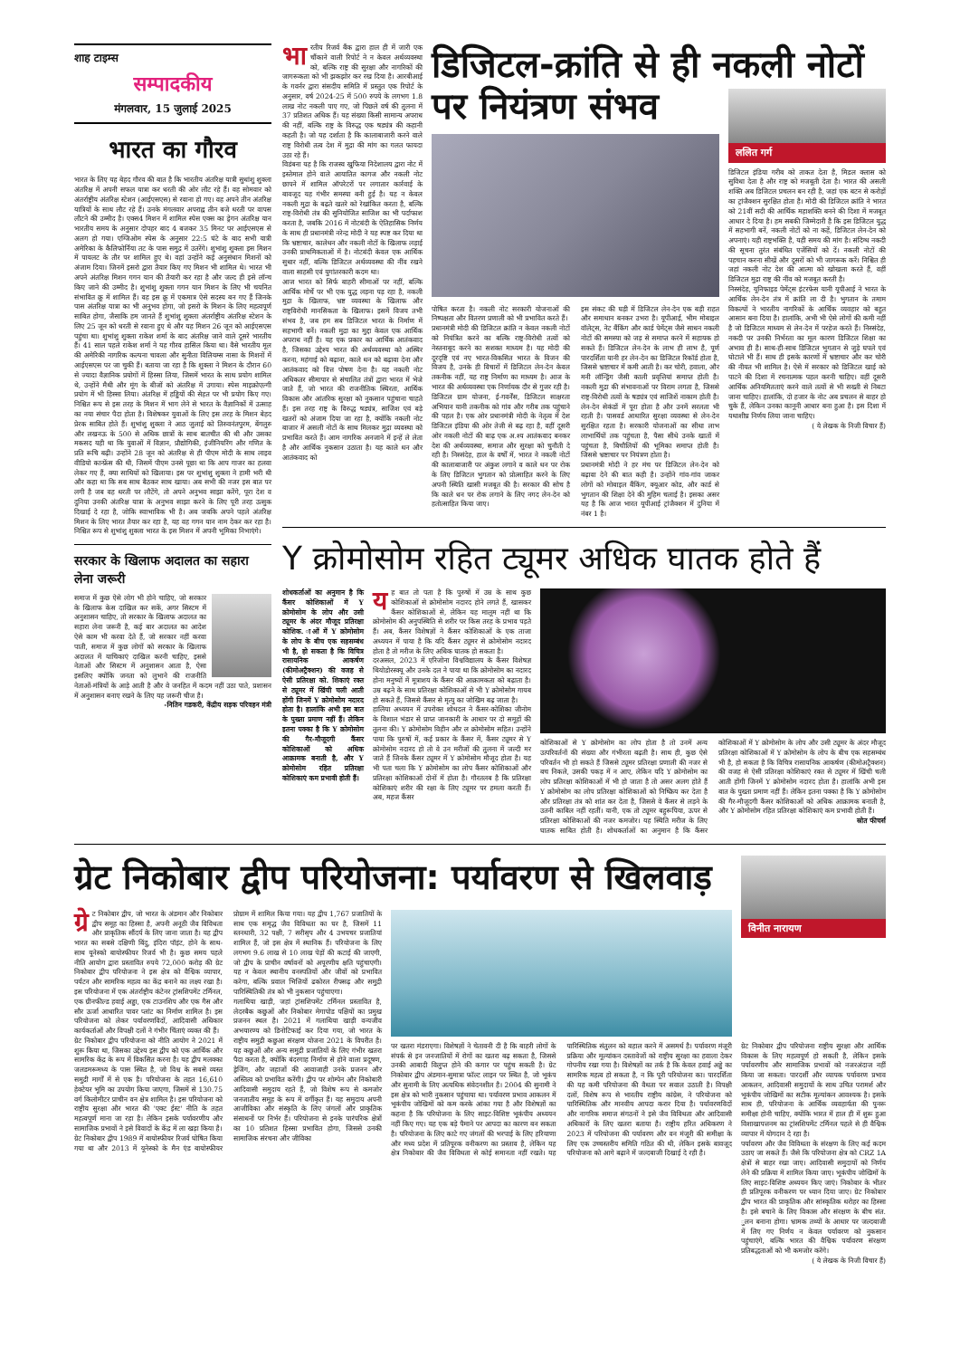शाह टाइम्स
सम्पादकीय
मंगलवार, 15 जुलाई 2025
भारत का गौरव
भारत के लिए यह बेहद गौरव की बात है कि भारतीय अंतरिक्ष यात्री सुधांशु शुक्ला अंतरिक्ष में अपनी सफल यात्रा कर धरती की ओर लौट रहे हैं। वह सोमवार को अंतर्राष्ट्रीय अंतरिक्ष स्टेशन (आईएसएस) से रवाना हो गए। वह अपने तीन अंतरिक्ष यात्रियों के साथ लौट रहे हैं। उनके मंगलवार अपराह्न तीन बजे धरती पर वापस लौटने की उम्मीद है। एक्स4 मिशन में शामिल स्पेस एक्स का ड्रेगन अंतरिक्ष यान भारतीय समय के अनुसार दोपहर बाद 4 बजकर 35 मिनट पर आईएसएस से अलग हो गया। एग्जिओम स्पेस के अनुसार 22:5 घंटे के बाद सभी यात्री अमेरिका के कैलिफोर्निया तट के पास समुद्र में उतरेंगे। शुभांशु शुक्ला इस मिशन में पायलट के तौर पर शामिल हुए थे। वहां उन्होंने कई अनुसंधान मिशनों को अंजाम दिया। जिनमें इसरो द्वारा तैयार किए गए मिशन भी शामिल थे। भारत भी अपने अंतरिक्ष मिशन गगन यान की तैयारी कर रहा है और जल्द ही इसे लॉन्च किए जाने की उम्मीद है। शुभांशु शुक्ला गगन यान मिशन के लिए भी चयनित संभावित क्रू में शामिल हैं। वह इस क्रू में एकमात्र ऐसे सदस्य बन गए हैं जिनके पास अंतरिक्ष यात्रा का भी अनुभव होगा, जो इसरो के मिशन के लिए महत्वपूर्ण साबित होगा, जैसाकि हम जानते हैं शुभांशु शुक्ला अंतर्राष्ट्रीय अंतरिक्ष स्टेशन के लिए 25 जून को धरती से रवाना हुए थे और यह मिशन 26 जून को आईएसएस पहुंचा था। शुभांशु शुक्ला राकेश शर्मा के बाद अंतरिक्ष जाने वाले दूसरे भारतीय हैं। 41 साल पहले राकेश शर्मा ने यह गौरव हासिल किया था। वैसे भारतीय मूल की अमेरिकी नागरिक कल्पना चावला और सुनीता विलियम्स नासा के मिशनों में आईएसएस पर जा चुकी हैं। बताया जा रहा है कि शुक्ला ने मिशन के दौरान 60 से ज्यादा वैज्ञानिक प्रयोगों में हिस्सा लिया, जिसमें भारत के साथ प्रयोग शामिल थे, उन्होंने मैथी और मूंग के बीजों को अंतरिक्ष में उगाया। स्पेस माइक्रोएल्गी प्रयोग में भी हिस्सा लिया। अंतरिक्ष में हड्डियों की सेहत पर भी प्रयोग किए गए। निश्चित रूप से इस तरह के मिशन में भाग लेने से भारत के वैज्ञानिकों में उत्साह का नया संचार पैदा होता है। विशेषकर युवाओं के लिए इस तरह के मिशन बेहद प्रेरक साबित होते हैं। शुभांशु शुक्ला ने आठ जुलाई को तिरुवनंतपुरम, बेंगलुरु और लखनऊ के 500 से अधिक छात्रों के साथ बातचीत की थी और उसका मकसद यही था कि युवाओं में विज्ञान, प्रौद्योगिकी, इंजीनियरिंग और गणित के प्रति रूचि बढ़ी। उन्होंने 28 जून को अंतरिक्ष से ही पीएम मोदी के साथ लाइव वीडियो कान्फ्रेंस की थी, जिसमें पीएम उनसे पूछा था कि आप गाजर का हलवा लेकर गए हैं, क्या साथियों को खिलाया। इस पर शुभांशु शुक्ला ने हामी भरी थी और कहा था कि सब साथ बैठकर साथ खाया। अब सभी की नजर इस बात पर लगी है जब वह धरती पर लौटेंगे, तो अपने अनुभव साझा करेंगे, पूरा देश व दुनिया उनकी अंतरिक्ष यात्रा के अनुभव साझा करने के लिए पूरी तरह उत्सुक दिखाई दे रहा है, जोकि स्वाभाविक भी है। अब जबकि अपने पहले अंतरिक्ष मिशन के लिए भारत तैयार कर रहा है, यह वह गगन यान नाम देकर कर रहा है। निश्चित रूप से शुभांशु शुक्ला भारत के इस मिशन में अपनी भूमिका निभाएंगे।
सरकार के खिलाफ अदालत का सहारा लेना जरूरी
समाज में कुछ ऐसे लोग भी होने चाहिए, जो सरकार के खिलाफ केस दाखिल कर सकें, अगर सिस्टम में अनुशासन चाहिए, तो सरकार के खिलाफ अदालत का सहारा लेना जरूरी है, कई बार अदालत का आदेश ऐसे काम भी करवा देते हैं, जो सरकार नहीं करवा पाती, समाज में कुछ लोगों को सरकार के खिलाफ अदालत में याचिकाएं दाखिल करनी चाहिए, इससे नेताओं और सिस्टम में अनुशासन आता है, ऐसा इसलिए क्योंकि जनता को लुभाने की राजनीति नेताओं-मंत्रियों के आड़े आती है और वे जनहित में कदम नहीं उठा पाते, प्रशासन में अनुशासन बनाए रखने के लिए यह जरूरी चीज है।
-नितिन गडकरी, केंद्रीय सड़क परिवहन मंत्री
भा रतीय रिजर्व बैंक द्वारा हाल ही में जारी एक चौंकाने वाली रिपोर्ट ने न केवल अर्थव्यवस्था को, बल्कि राष्ट्र की सुरक्षा और नागरिकों की जागरूकता को भी झकझोर कर रख दिया है। आरबीआई के गवर्नर द्वारा संसदीय समिति में प्रस्तुत एक रिपोर्ट के अनुसार, वर्ष 2024-25 में 500 रुपये के लगभग 1.8 लाख नोट नकली पाए गए, जो पिछले वर्ष की तुलना में 37 प्रतिशत अधिक हैं। यह संख्या किसी सामान्य अपराध की नहीं, बल्कि राष्ट्र के विरुद्ध एक षड्यंत्र की कहानी कहती है। जो यह दर्शाता है कि कालाबाजारी करने वाले राष्ट्र विरोधी तत्व देश में मुद्रा की मांग का गलत फायदा उठा रहे हैं।
विडंबना यह है कि राजस्व खुफिया निदेशालय द्वारा नोट में इस्तेमाल होने वाले आयातित कागज और नकली नोट छापने में शामिल ऑपरेटरों पर लगातार कार्रवाई के बावजूद यह गंभीर समस्या बनी हुई है। यह न केवल नकली मुद्रा के बढ़ते खतरे को रेखांकित करता है, बल्कि राष्ट्र-विरोधी तंत्र की सुनियोजित साजिश का भी पर्दाफाश करता है, जबकि 2016 में नोटबंदी के ऐतिहासिक निर्णय के साथ ही प्रधानमंत्री नरेन्द्र मोदी ने यह स्पष्ट कर दिया था कि भ्रष्टाचार, कालेधन और नकली नोटों के खिलाफ लड़ाई उनकी प्राथमिकताओं में है। नोटबंदी केवल एक आर्थिक सुधार नहीं, बल्कि डिजिटल अर्थव्यवस्था की नींव रखने वाला साहसी एवं युगांतरकारी कदम था।
आज भारत को सिर्फ बाहरी सीमाओं पर नहीं, बल्कि आर्थिक मोर्चे पर भी एक युद्ध लड़ना पड़ रहा है, नकली मुद्रा के खिलाफ, भ्रष्ट व्यवस्था के खिलाफ और राष्ट्रविरोधी मानसिकता के खिलाफ। इसमें विजय तभी संभव है, जब हम सब डिजिटल भारत के निर्माण में सहभागी बनें। नकली मुद्रा का मुद्दा केवल एक आर्थिक अपराध नहीं है। यह एक प्रकार का आर्थिक आतंकवाद है, जिसका उद्देश्य भारत की अर्थव्यवस्था को अस्थिर करना, महंगाई को बढ़ाना, काले धन को बढ़ावा देना और आतंकवाद को वित्त पोषण देना है। यह नकली नोट अधिकतर सीमापार से संचालित तंत्रों द्वारा भारत में भेजे जाते हैं, जो भारत की राजनीतिक स्थिरता, आर्थिक विकास और आंतरिक सुरक्षा को नुकसान पहुंचाना चाहते हैं। इस तरह राष्ट्र के विरुद्ध षड्यंत्र, साजिश एवं बड़े खतरों को अंजाम दिया जा रहा है, क्योंकि नकली नोट बाजार में असली नोटों के साथ मिलकर मुद्रा व्यवस्था को प्रभावित करते हैं। आम नागरिक अनजाने में इन्हें ले लेता है और आर्थिक नुकसान उठाता है। यह काले धन और आतंकवाद को
डिजिटल-क्रांति से ही नकली नोटों पर नियंत्रण संभव
ललित गर्ग
डिजिटल इंडिया गरीब को ताकत देता है, मिडल क्लास को सुविधा देता है और राष्ट्र को मजबूती देता है। भारत की असली शक्ति अब डिजिटल प्रचलन बन रही है, जहां एक बटन से करोड़ों का ट्रांजैक्शन सुरक्षित होता है। मोदी की डिजिटल क्रांति ने भारत को 21वीं सदी की आर्थिक महाशक्ति बनने की दिशा में मजबूत आधार दे दिया है। हम सबकी जिम्मेदारी है कि इस डिजिटल युद्ध में सहभागी बनें, नकली नोटों को ना कहें, डिजिटल लेन-देन को अपनाएं। यही राष्ट्रभक्ति है, यही समय की मांग है। संदिग्ध नकदी की सूचना तुरंत संबंधित एजेंसियों को दें। नकली नोटों की पहचान करना सीखें और दूसरों को भी जागरूक करें। निश्चित ही जहां नकली नोट देश की आत्मा को खोखला करते हैं, वहीं डिजिटल मुद्रा राष्ट्र की नींव को मजबूत करती है।
निस्संदेह, यूनिफाइड पेमेंट्स इंटरफेस यानी यूपीआई ने भारत के आर्थिक लेन-देन तंत्र में क्रांति ला दी है। भुगतान के तमाम विकल्पों ने भारतीय नागरिकों के आर्थिक व्यवहार को बहुत आसान बना दिया है। हालांकि, अभी भी ऐसे लोगों की कमी नहीं है जो डिजिटल माध्यम से लेन-देन में परहेज करते हैं। निस्संदेह, नकदी पर उनकी निर्भरता का मूल कारण डिजिटल शिक्षा का अभाव ही है। साथ-ही-साथ डिजिटल भुगतान से जुड़े घपले एवं घोटाले भी हैं। साथ ही इसके कारणों में भ्रष्टाचार और कर चोरी की नीयत भी शामिल है। ऐसे में सरकार को डिजिटल खाई को पाटने की दिशा में रचनात्मक पहल करनी चाहिए। वहीं दूसरी आर्थिक अनियमितताएं करने वाले तत्वों से भी सख्ती से निबटा जाना चाहिए। हालांकि, दो हजार के नोट अब प्रचलन से बाहर हो चुके हैं, लेकिन उनका कानूनी आधार बना हुआ है। इस दिशा में यथाशीघ्र निर्णय लिया जाना चाहिए।
( ये लेखक के निजी विचार हैं)
पोषित करता है। नकली नोट सरकारी योजनाओं की निष्पक्षता और वितरण प्रणाली को भी प्रभावित करते हैं।
प्रधानमंत्री मोदी की डिजिटल क्रांति न केवल नकली नोटों को नियंत्रित करने का बल्कि राष्ट्र-विरोधी तत्वों को नेस्तनाबूद करने का सशक्त माध्यम है। यह मोदी की दूरदृष्टि एवं नए भारत-विकसित भारत के विजन की विजय है, उनके ही विचारों में डिजिटल लेन-देन केवल तकनीक नहीं, यह राष्ट्र निर्माण का माध्यम है। आज के भारत की अर्थव्यवस्था एक निर्णायक दौर से गुजर रही है। डिजिटल ग्राम योजना, ई-गवर्नेंस, डिजिटल साक्षरता अभियान यानी तकनीक को गांव और गरीब तक पहुंचाने की पहल है। एक ओर प्रधानमंत्री मोदी के नेतृत्व में देश डिजिटल इंडिया की ओर तेजी से बढ़ रहा है, वहीं दूसरी ओर नकली नोटों की बाढ़ एक अ.श्य आतंकवाद बनकर देश की अर्थव्यवस्था, समाज और सुरक्षा को चुनौती दे रही है। निस्संदेह, हाल के वर्षों में, भारत ने नकली नोटों की कालाबाजारी पर अंकुश लगाने व काले धन पर रोक के लिए डिजिटल भुगतान को प्रोत्साहित करने के लिए अपनी स्थिति खासी मजबूत की है। सरकार की सोच है कि काले धन पर रोक लगाने के लिए नगद लेन-देन को हतोत्साहित किया जाए।
इस संकट की घड़ी में डिजिटल लेन-देन एक बड़ी राहत और समाधान बनकर उभरा है। यूपीआई, भीम मोबाइल वॉलेट्स, नेट बैंकिंग और कार्ड पेमेंट्स जैसे साधन नकली नोटों की समस्या को जड़ से समाप्त करने में सहायक हो सकते हैं। डिजिटल लेन-देन के लाभ ही लाभ है, पूर्ण पारदर्शिता यानी हर लेन-देन का डिजिटल रिकॉर्ड होता है, जिससे भ्रष्टाचार में कमी आती है। कर चोरी, हवाला, और मनी लॉन्ड्रिंग जैसी काली प्रवृत्तियां समाप्त होती है। नकली मुद्रा की संभावनाओं पर विराम लगता है, जिससे राष्ट्र-विरोधी तत्वों के षड्यंत्र एवं साजिशें नाकाम होती है। लेन-देन सेकंडों में पूरा होता है और उनमें सरलता भी रहती है। पासवर्ड आधारित सुरक्षा व्यवस्था से लेन-देन सुरक्षित रहता है। सरकारी योजनाओं का सीधा लाभ लाभार्थियों तक पहुंचता है, पैसा सीधे उनके खातों में पहुंचता है, बिचौलियों की भूमिका समाप्त होती है। जिससे भ्रष्टाचार पर नियंत्रण होता है।
प्रधानमंत्री मोदी ने हर मंच पर डिजिटल लेन-देन को बढ़ावा देने की बात कही है। उन्होंने गांव-गांव जाकर लोगों को मोबाइल बैंकिंग, क्यूआर कोड, और कार्ड से भुगतान की शिक्षा देने की मुहिम चलाई है। इसका असर यह है कि आज भारत यूपीआई ट्रांजैक्शन में दुनिया में नंबर 1 है।
Y क्रोमोसोम रहित ट्यूमर अधिक घातक होते हैं
शोधकर्ताओं का अनुमान है कि कैंसर कोशिकाओं में Y क्रोमोसोम के लोप और उसी ट्यूमर के अंदर मौजूद प्रतिरक्षा कोशिक. ाओं में Y क्रोमोसोम के लोप के बीच एक सहसम्बंध भी है, हो सकता है कि विचित्र रासायनिक आकर्षण (कीमोअट्रैक्शन) की वजह से ऐसी प्रतिरक्षा को. शिकाएं रक्त से ट्यूमर में खिंची चली आती होंगी जिनमें Y क्रोमोसोम नदारद होता है। हालांकि अभी इस बात के पुख्ता प्रमाण नहीं हैं। लेकिन इतना पक्का है कि Y क्रोमोसोम की गैर-मौजूदगी कैंसर कोशिकाओं को अधिक आक्रामक बनाती है, और Y क्रोमोसोम रहित प्रतिरक्षा कोशिकाएं कम प्रभावी होती हैं।
यह बात तो पता है कि पुरुषों में उम्र के साथ कुछ कोशिकाओं से क्रोमोसोम नदारद होने लगते हैं, खासकर कैंसर कोशिकाओं से, लेकिन यह मालूम नहीं था कि क्रोमोसोम की अनुपस्थिति से शरीर पर किस तरह के प्रभाव पड़ते हैं। अब, कैंसर विशेषज्ञों ने कैंसर कोशिकाओं के एक ताजा अध्ययन में पाया है कि यदि कैंसर ट्यूमर से क्रोमोसोम नदारद होता है तो मरीज के लिए अधिक घातक हो सकता है।
दरअसल, 2023 में एरिजोना विश्वविद्यालय के कैंसर विशेषज्ञ थियोडोरस्क्यू और उनके दल ने पाया था कि क्रोमोसोम का नदारद होना मनुष्यों में मूत्राशय के कैंसर की आक्रामकता को बढ़ाता है। उम्र बढ़ने के साथ प्रतिरक्षा कोशिकाओं से भी Y क्रोमोसोम गायब हो सकते हैं, जिससे कैंसर से मृत्यु का जोखिम बढ़ जाता है।
हालिया अध्ययन में उपरोक्त शोधदल ने कैंसर-कोशिका जीनोम के विशाल भंडार से प्राप्त जानकारी के आधार पर दो समूहों की तुलना की। Y क्रोमोसोम विहीन और ल क्रोमोसोम सहित। उन्होंने पाया कि पुरुषों में, कई प्रकार के कैंसर में, कैंसर ट्यूमर से Y क्रोमोसोम नदारद हो तो वे उन मरीजों की तुलना में जल्दी मर जाते हैं जिनके कैंसर ट्यूमर में Y क्रोमोसोम मौजूद होता है। यह भी पता चला कि Y क्रोमोसोम का लोप कैंसर कोशिकाओं और प्रतिरक्षा कोशिकाओं दोनों में होता है। गौरतलब है कि प्रतिरक्षा कोशिकाएं शरीर की रक्षा के लिए ट्यूमर पर हमला करती हैं। अब, महज कैंसर
कोशिकाओं से Y क्रोमोसोम का लोप होता है तो उनमें अन्य उत्परिवर्तनों की संख्या और गंभीरता बढ़ती है। साथ ही, कुछ ऐसे परिवर्तन भी हो सकते हैं जिससे ट्यूमर प्रतिरक्षा प्रणाली की नजर से बच निकले, उसकी पकड़ में न आए, लेकिन यदि Y क्रोमोसोम का लोप प्रतिरक्षा कोशिकाओं में भी हो जाता है तो असर अलग होते हैं Y क्रोमोसोम का लोप प्रतिरक्षा कोशिकाओं को निष्क्रिय कर देता है और प्रतिरक्षा तंत्र को शांत कर देता है, जिससे वे कैंसर से लड़ने के उतनी काबिल नहीं रहतीं। यानी, एक तो ट्यूमर बहुरूपिया, ऊपर से प्रतिरक्षा कोशिकाओं की नजर कमजोर। यह स्थिति मरीज के लिए घातक साबित होती है। शोधकर्ताओं का अनुमान है कि कैंसर कोशिकाओं में Y क्रोमोसोम के लोप और उसी ट्यूमर के अंदर मौजूद प्रतिरक्षा कोशिकाओं में Y क्रोमोसोम के लोप के बीच एक सहसम्बंध भी है, हो सकता है कि विचित्र रासायनिक आकर्षण (कीमोअट्रैक्शन) की वजह से ऐसी प्रतिरक्षा कोशिकाएं रक्त से ट्यूमर में खिंची चली आती होंगी जिनमें Y क्रोमोसोम नदारद होता है। हालांकि अभी इस बात के पुख्ता प्रमाण नहीं हैं। लेकिन इतना पक्का है कि Y क्रोमोसोम की गैर-मौजूदगी कैंसर कोशिकाओं को अधिक आक्रामक बनाती है, और Y क्रोमोसोम रहित प्रतिरक्षा कोशिकाएं कम प्रभावी होती हैं।
स्रोत फीचर्स
ग्रेट निकोबार द्वीप परियोजना: पर्यावरण से खिलवाड़
ग्रे ट निकोबार द्वीप, जो भारत के अंडमान और निकोबार द्वीप समूह का हिस्सा है, अपनी अनूठी जैव विविधता और प्राकृतिक सौंदर्य के लिए जाना जाता है। यह द्वीप भारत का सबसे दक्षिणी बिंदु, इंदिरा पॉइंट, होने के साथ-साथ यूनेस्को बायोस्फीयर रिजर्व भी है। कुछ समय पहले नीति आयोग द्वारा प्रस्तावित रुपये 72,000 करोड़ की ग्रेट निकोबार द्वीप परियोजना ने इस क्षेत्र को वैश्विक व्यापार, पर्यटन और सामरिक महत्व का केंद्र बनाने का लक्ष्य रखा है। इस परियोजना में एक अंतर्राष्ट्रीय कंटेनर ट्रांसशिपमेंट टर्मिनल, एक ग्रीनफील्ड हवाई अड्डा, एक टाउनशिप और एक गैस और सौर ऊर्जा आधारित पावर प्लांट का निर्माण शामिल है। इस परियोजना को लेकर पर्यावरणविदों, आदिवासी अधिकार कार्यकर्ताओं और विपक्षी दलों ने गंभीर चिंताएं व्यक्त की हैं।
ग्रेट निकोबार द्वीप परियोजना को नीति आयोग ने 2021 में शुरू किया था, जिसका उद्देश्य इस द्वीप को एक आर्थिक और सामरिक केंद्र के रूप में विकसित करना है। यह द्वीप मलक्का जलडमरूमध्य के पास स्थित है, जो विश्व के सबसे व्यस्त समुद्री मार्गों में से एक है। परियोजना के तहत 16,610 हेक्टेयर भूमि का उपयोग किया जाएगा, जिसमें से 130.75 वर्ग किलोमीटर प्राचीन वन क्षेत्र शामिल है। इस परियोजना को राष्ट्रीय सुरक्षा और भारत की 'एक्ट ईस्ट' नीति के तहत महत्वपूर्ण माना जा रहा है। लेकिन इसके पर्यावरणीय और सामाजिक प्रभावों ने इसे विवादों के केंद्र में ला खड़ा किया है।
ग्रेट निकोबार द्वीप 1989 में बायोस्फीयर रिजर्व घोषित किया गया था और 2013 में यूनेस्को के मैन एंड बायोस्फीयर प्रोग्राम में शामिल किया गया। यह द्वीप 1,767 प्रजातियों के साथ एक समृद्ध जैव विविधता का घर है, जिसमें 11 स्तनधारी, 32 पक्षी, 7 सरीसृप और 4 उभयचर प्रजातियां शामिल हैं, जो इस क्षेत्र में स्थानिक हैं। परियोजना के लिए लगभग 9.6 लाख से 10 लाख पेड़ों की कटाई की जाएगी, जो द्वीप के प्राचीन वर्षावनों को अपूरणीय क्षति पहुंचाएगी। यह न केवल स्थानीय वनस्पतियों और जीवों को प्रभावित करेगा, बल्कि प्रवाल भित्तियों ढकोरल रीफ्सढ़ और समुद्री पारिस्थितिकी तंत्र को भी नुकसान पहुंचाएगा।
गलाथिया खाड़ी, जहां ट्रांसशिपमेंट टर्मिनल प्रस्तावित है, लेदरबैक कछुओं और निकोबार मेगापोड पक्षियों का प्रमुख प्रजनन स्थल है। 2021 में गलाथिया खाड़ी वन्यजीव अभयारण्य को डिनोटिफाई कर दिया गया, जो भारत के राष्ट्रीय समुद्री कछुआ संरक्षण योजना 2021 के विपरीत है। यह कछुओं और अन्य समुद्री प्रजातियों के लिए गंभीर खतरा पैदा करता है, क्योंकि बंदरगाह निर्माण से होने वाला प्रदूषण, ड्रेजिंग, और जहाजों की आवाजाही उनके प्रजनन और अस्तित्व को प्रभावित करेंगी। द्वीप पर शोम्पेन और निकोबारी आदिवासी समुदाय रहते हैं, जो विशेष रूप से कमजोर जनजातीय समूह के रूप में वर्गीकृत हैं। यह समुदाय अपनी आजीविका और संस्कृति के लिए जंगलों और प्राकृतिक संसाधनों पर निर्भर हैं। परियोजना से इनके पारंपरिक क्षेत्रों का 10 प्रतिशत हिस्सा प्रभावित होगा, जिससे उनकी सामाजिक संरचना और जीविका
विनीत नारायण
पर खतरा मंडराएगा। विशेषज्ञों ने चेतावनी दी है कि बाहरी लोगों के संपर्क से इन जनजातियों में रोगों का खतरा बढ़ सकता है, जिससे उनकी आबादी विलुप्त होने की कगार पर पहुंच सकती है। ग्रेट निकोबार द्वीप अंडमान-सुमात्रा फॉल्ट लाइन पर स्थित है, जो भूकंप और सुनामी के लिए अत्यधिक संवेदनशील है। 2004 की सुनामी ने इस क्षेत्र को भारी नुकसान पहुंचाया था। पर्यावरण प्रभाव आकलन में भूकंपीय जोखिमों को कम करके आंका गया है और विशेषज्ञों का कहना है कि परियोजना के लिए साइट-विशिष्ट भूकंपीय अध्ययन नहीं किए गए। यह एक बड़े पैमाने पर आपदा का कारण बन सकता है। परियोजना के लिए काटे गए जंगलों की भरपाई के लिए हरियाणा और मध्य प्रदेश में प्रतिपूरक वनीकरण का प्रस्ताव है, लेकिन यह क्षेत्र निकोबार की जैव विविधता से कोई समानता नहीं रखते। यह पारिस्थितिक संतुलन को बहाल करने में असमर्थ है। पर्यावरण मंजूरी प्रक्रिया और मूल्यांकन दस्तावेजों को राष्ट्रीय सुरक्षा का हवाला देकर गोपनीय रखा गया है। विशेषज्ञों का तर्क है कि केवल हवाई अड्डे का सामरिक महत्व हो सकता है, न कि पूरी परियोजना का। पारदर्शिता की यह कमी परियोजना की वैधता पर सवाल उठाती है। विपक्षी दलों, विशेष रूप से भारतीय राष्ट्रीय कांग्रेस, ने परियोजना को पारिस्थितिक और मानवीय आपदा करार दिया है। पर्यावरणविदों और नागरिक समाज संगठनों ने इसे जैव विविधता और आदिवासी अधिकारों के लिए खतरा बताया है। राष्ट्रीय हरित अधिकरण ने 2023 में परियोजना की पर्यावरण और वन मंजूरी की समीक्षा के लिए एक उच्चस्तरीय समिति गठित की थी, लेकिन इसके बावजूद परियोजना को आगे बढ़ाने में जल्दबाजी दिखाई दे रही है।
ग्रेट निकोबार द्वीप परियोजना राष्ट्रीय सुरक्षा और आर्थिक विकास के लिए महत्वपूर्ण हो सकती है, लेकिन इसके पर्यावरणीय और सामाजिक प्रभावों को नजरअंदाज नहीं किया जा सकता। पारदर्शी और व्यापक पर्यावरण प्रभाव आकलन, आदिवासी समुदायों के साथ उचित परामर्श और भूकंपीय जोखिमों का सटीक मूल्यांकन आवश्यक है। इसके साथ ही, परियोजना के आर्थिक व्यवहार्यता की पुनरू समीक्षा होनी चाहिए, क्योंकि भारत में हाल ही में शुरू हुआ विशाखापत्तनम का ट्रांसशिपमेंट टर्मिनल पहले से ही वैश्विक व्यापार में योगदान दे रहा है।
पर्यावरण और जैव विविधता के संरक्षण के लिए कई कदम उठाए जा सकते हैं। जैसे कि परियोजना क्षेत्र को CRZ 1A क्षेत्रों से बाहर रखा जाए। आदिवासी समुदायों को निर्णय लेने की प्रक्रिया में शामिल किया जाए। भूकंपीय जोखिमों के लिए साइट-विशिष्ट अध्ययन किए जाएं। निकोबार के भीतर ही प्रतिपूरक वनीकरण पर ध्यान दिया जाए। ग्रेट निकोबार द्वीप भारत की प्राकृतिक और सांस्कृतिक धरोहर का हिस्सा है। इसे बचाने के लिए विकास और संरक्षण के बीच संत. ुलन बनाना होगा। भ्रामक तथ्यों के आधार पर जल्दबाजी में लिए गए निर्णय न केवल पर्यावरण को नुकसान पहुंचाएंगे, बल्कि भारत की वैश्विक पर्यावरण संरक्षण प्रतिबद्धताओं को भी कमजोर करेंगे।
( ये लेखक के निजी विचार हैं)